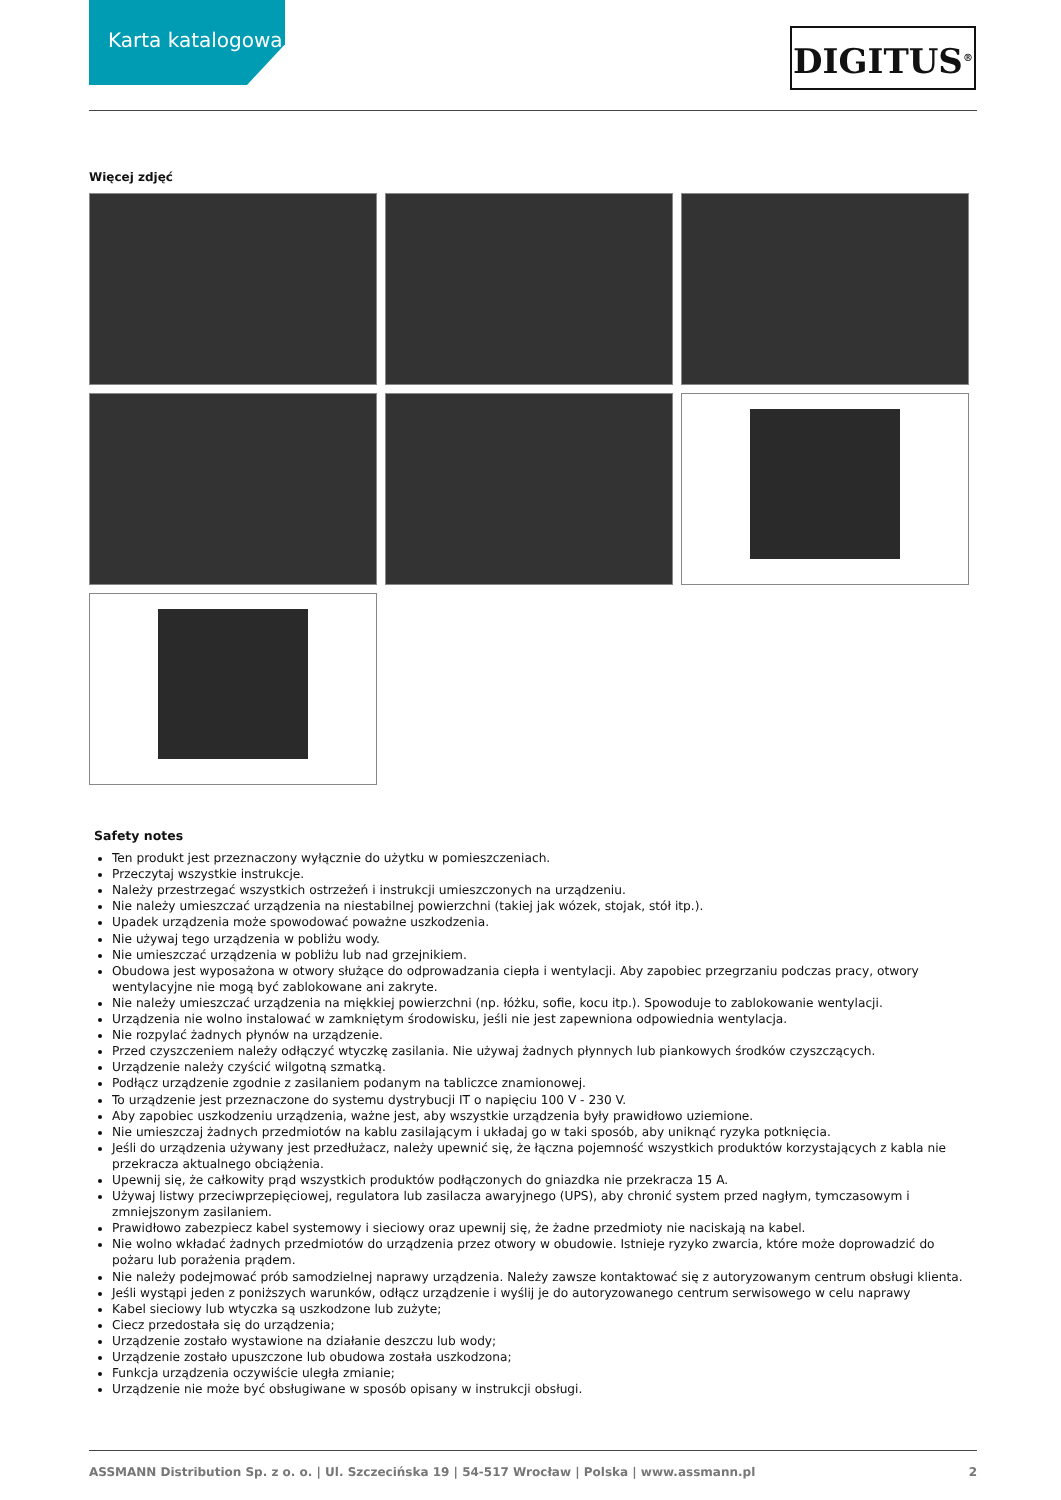Karta katalogowa
DIGITUS<sup>®</sup>
Więcej zdjęć
Safety notes
Ten produkt jest przeznaczony wyłącznie do użytku w pomieszczeniach.
Przeczytaj wszystkie instrukcje.
Należy przestrzegać wszystkich ostrzeżeń i instrukcji umieszczonych na urządzeniu.
Nie należy umieszczać urządzenia na niestabilnej powierzchni (takiej jak wózek, stojak, stół itp.).
Upadek urządzenia może spowodować poważne uszkodzenia.
Nie używaj tego urządzenia w pobliżu wody.
Nie umieszczać urządzenia w pobliżu lub nad grzejnikiem.
Obudowa jest wyposażona w otwory służące do odprowadzania ciepła i wentylacji. Aby zapobiec przegrzaniu podczas pracy, otwory wentylacyjne nie mogą być zablokowane ani zakryte.
Nie należy umieszczać urządzenia na miękkiej powierzchni (np. łóżku, sofie, kocu itp.). Spowoduje to zablokowanie wentylacji.
Urządzenia nie wolno instalować w zamkniętym środowisku, jeśli nie jest zapewniona odpowiednia wentylacja.
Nie rozpylać żadnych płynów na urządzenie.
Przed czyszczeniem należy odłączyć wtyczkę zasilania. Nie używaj żadnych płynnych lub piankowych środków czyszczących.
Urządzenie należy czyścić wilgotną szmatką.
Podłącz urządzenie zgodnie z zasilaniem podanym na tabliczce znamionowej.
To urządzenie jest przeznaczone do systemu dystrybucji IT o napięciu 100 V - 230 V.
Aby zapobiec uszkodzeniu urządzenia, ważne jest, aby wszystkie urządzenia były prawidłowo uziemione.
Nie umieszczaj żadnych przedmiotów na kablu zasilającym i układaj go w taki sposób, aby uniknąć ryzyka potknięcia.
Jeśli do urządzenia używany jest przedłużacz, należy upewnić się, że łączna pojemność wszystkich produktów korzystających z kabla nie przekracza aktualnego obciążenia.
Upewnij się, że całkowity prąd wszystkich produktów podłączonych do gniazdka nie przekracza 15 A.
Używaj listwy przeciwprzepięciowej, regulatora lub zasilacza awaryjnego (UPS), aby chronić system przed nagłym, tymczasowym i zmniejszonym zasilaniem.
Prawidłowo zabezpiecz kabel systemowy i sieciowy oraz upewnij się, że żadne przedmioty nie naciskają na kabel.
Nie wolno wkładać żadnych przedmiotów do urządzenia przez otwory w obudowie. Istnieje ryzyko zwarcia, które może doprowadzić do pożaru lub porażenia prądem.
Nie należy podejmować prób samodzielnej naprawy urządzenia. Należy zawsze kontaktować się z autoryzowanym centrum obsługi klienta.
Jeśli wystąpi jeden z poniższych warunków, odłącz urządzenie i wyślij je do autoryzowanego centrum serwisowego w celu naprawy
Kabel sieciowy lub wtyczka są uszkodzone lub zużyte;
Ciecz przedostała się do urządzenia;
Urządzenie zostało wystawione na działanie deszczu lub wody;
Urządzenie zostało upuszczone lub obudowa została uszkodzona;
Funkcja urządzenia oczywiście uległa zmianie;
Urządzenie nie może być obsługiwane w sposób opisany w instrukcji obsługi.
ASSMANN Distribution Sp. z o. o. | Ul. Szczecińska 19 | 54-517 Wrocław | Polska | www.assmann.pl 2